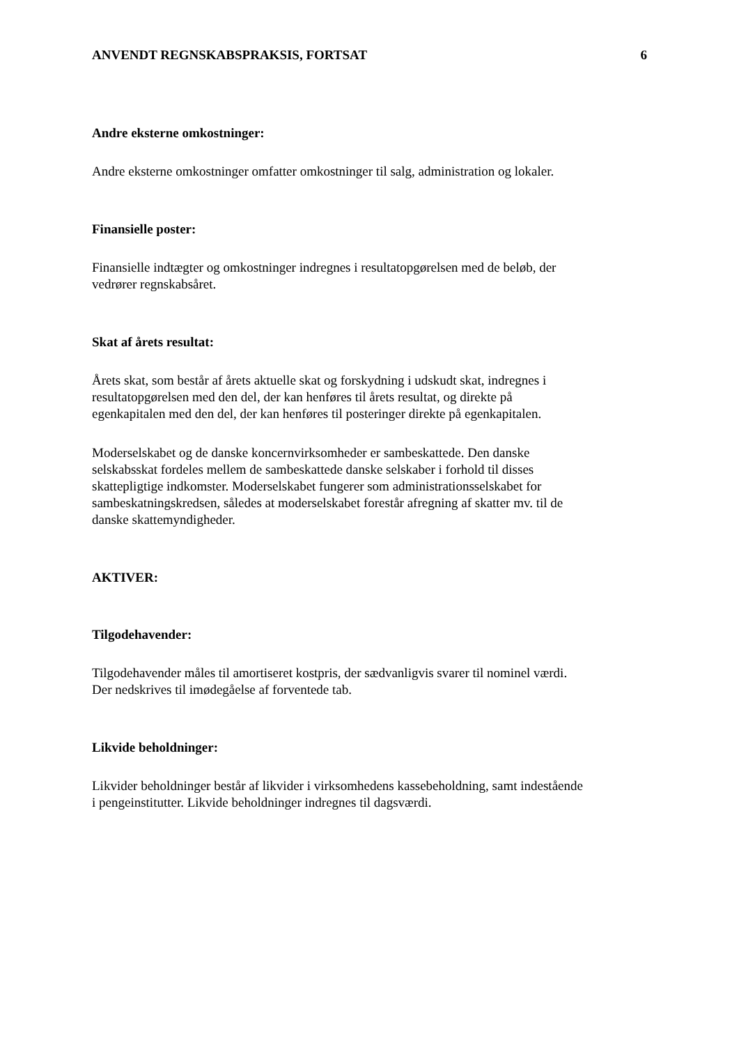ANVENDT REGNSKABSPRAKSIS, FORTSAT 6
Andre eksterne omkostninger:
Andre eksterne omkostninger omfatter omkostninger til salg, administration og lokaler.
Finansielle poster:
Finansielle indtægter og omkostninger indregnes i resultatopgørelsen med de beløb, der
vedrører regnskabsåret.
Skat af årets resultat:
Årets skat, som består af årets aktuelle skat og forskydning i udskudt skat, indregnes i
resultatopgørelsen med den del, der kan henføres til årets resultat, og direkte på
egenkapitalen med den del, der kan henføres til posteringer direkte på egenkapitalen.
Moderselskabet og de danske koncernvirksomheder er sambeskattede. Den danske
selskabsskat fordeles mellem de sambeskattede danske selskaber i forhold til disses
skattepligtige indkomster. Moderselskabet fungerer som administrationsselskabet for
sambeskatningskredsen, således at moderselskabet forestår afregning af skatter mv. til de
danske skattemyndigheder.
AKTIVER:
Tilgodehavender:
Tilgodehavender måles til amortiseret kostpris, der sædvanligvis svarer til nominel værdi.
Der nedskrives til imødegåelse af forventede tab.
Likvide beholdninger:
Likvider beholdninger består af likvider i virksomhedens kassebeholdning, samt indestående
i pengeinstitutter. Likvide beholdninger indregnes til dagsværdi.